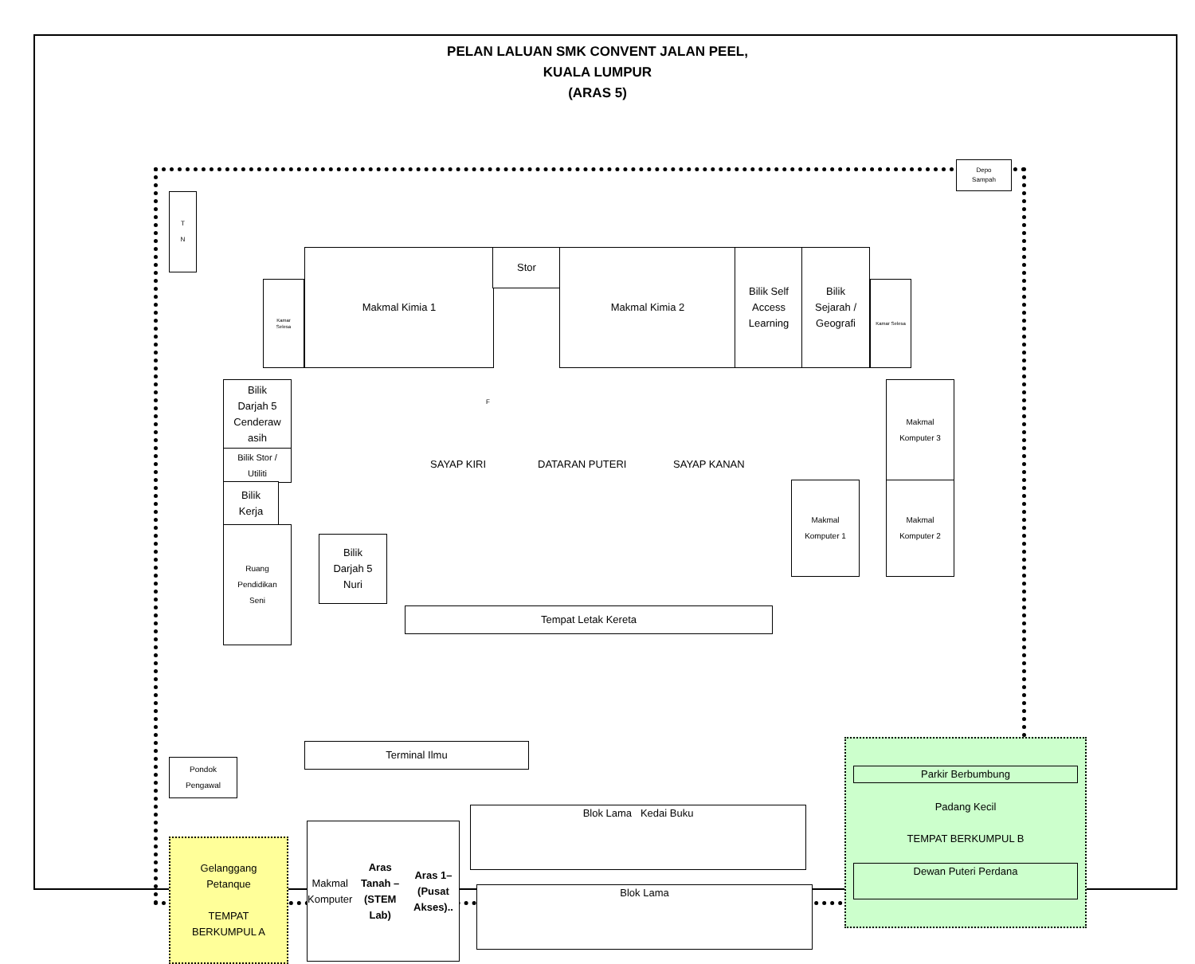PELAN LALUAN SMK CONVENT JALAN PEEL,
KUALA LUMPUR
(ARAS 5)
Depo
Sampah
T
N
Makmal Kimia 1 Stor Makmal Kimia 2
Bilik Self
Access
Learning
Bilik
Sejarah /
Geografi
Kamar
Selesa
Kamar Selesa
Bilik
Darjah 5
Cenderaw
asih
Bilik Stor /
Utiliti
Bilik
Kerja
Ruang
Pendidikan
Seni
Bilik
Darjah 5
Nuri
SAYAP KIRI DATARAN PUTERI SAYAP KANAN
Tempat Letak Kereta
Makmal
Komputer 3
Makmal
Komputer 1
Makmal
Komputer 2
Terminal Ilmu
Pondok
Pengawal
Gelanggang
Petanque
TEMPAT
BERKUMPUL A
Makmal
Komputer
Aras Tanah – (STEM Lab)
Aras 1– (Pusat Akses)..
Blok Lama Kedai Buku
Blok Lama
Parkir Berbumbung
Padang Kecil
TEMPAT BERKUMPUL B
Dewan Puteri Perdana
F